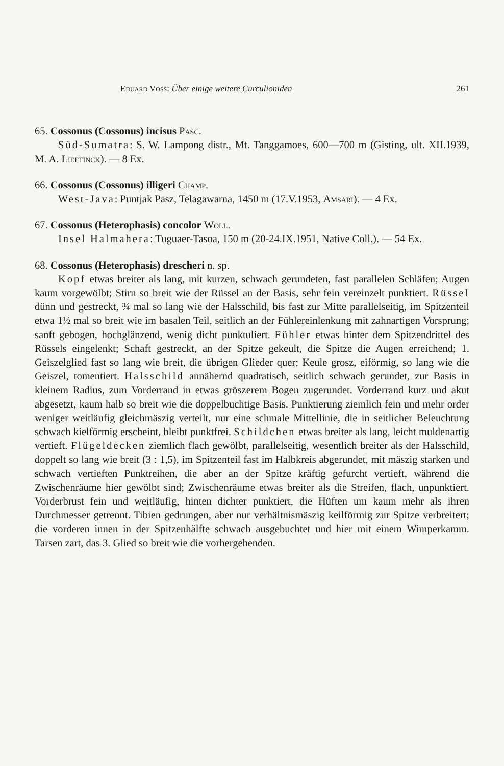Eduard Voss: Über einige weitere Curculioniden 261
65. Cossonus (Cossonus) incisus Pasc.
Süd-Sumatra: S. W. Lampong distr., Mt. Tanggamoes, 600—700 m (Gisting, ult. XII.1939, M. A. Lieftinck). — 8 Ex.
66. Cossonus (Cossonus) illigeri Champ.
West-Java: Puntjak Pasz, Telagawarna, 1450 m (17.V.1953, Amsari). — 4 Ex.
67. Cossonus (Heterophasis) concolor Woll.
Insel Halmahera: Tuguaer-Tasoa, 150 m (20-24.IX.1951, Native Coll.). — 54 Ex.
68. Cossonus (Heterophasis) drescheri n. sp.
Kopf etwas breiter als lang, mit kurzen, schwach gerundeten, fast parallelen Schläfen; Augen kaum vorgewölbt; Stirn so breit wie der Rüssel an der Basis, sehr fein vereinzelt punktiert. Rüssel dünn und gestreckt, ¾ mal so lang wie der Halsschild, bis fast zur Mitte parallelseitig, im Spitzenteil etwa 1½ mal so breit wie im basalen Teil, seitlich an der Fühlereinlenkung mit zahnartigen Vorsprung; sanft gebogen, hochglänzend, wenig dicht punktuliert. Fühler etwas hinter dem Spitzendrittel des Rüssels eingelenkt; Schaft gestreckt, an der Spitze gekeult, die Spitze die Augen erreichend; 1. Geiszelglied fast so lang wie breit, die übrigen Glieder quer; Keule grosz, eiförmig, so lang wie die Geiszel, tomentiert. Halsschild annähernd quadratisch, seitlich schwach gerundet, zur Basis in kleinem Radius, zum Vorderrand in etwas gröszerem Bogen zugerundet. Vorderrand kurz und akut abgesetzt, kaum halb so breit wie die doppelbuchtige Basis. Punktierung ziemlich fein und mehr order weniger weitläufig gleichmäszig verteilt, nur eine schmale Mittellinie, die in seitlicher Beleuchtung schwach kielförmig erscheint, bleibt punktfrei. Schildchen etwas breiter als lang, leicht muldenartig vertieft. Flügeldecken ziemlich flach gewölbt, parallelseitig, wesentlich breiter als der Halsschild, doppelt so lang wie breit (3 : 1,5), im Spitzenteil fast im Halbkreis abgerundet, mit mäszig starken und schwach vertieften Punktreihen, die aber an der Spitze kräftig gefurcht vertieft, während die Zwischenräume hier gewölbt sind; Zwischenräume etwas breiter als die Streifen, flach, unpunktiert. Vorderbrust fein und weitläufig, hinten dichter punktiert, die Hüften um kaum mehr als ihren Durchmesser getrennt. Tibien gedrungen, aber nur verhältnismäszig keilförmig zur Spitze verbreitert; die vorderen innen in der Spitzenhälfte schwach ausgebuchtet und hier mit einem Wimperkamm. Tarsen zart, das 3. Glied so breit wie die vorhergehenden.